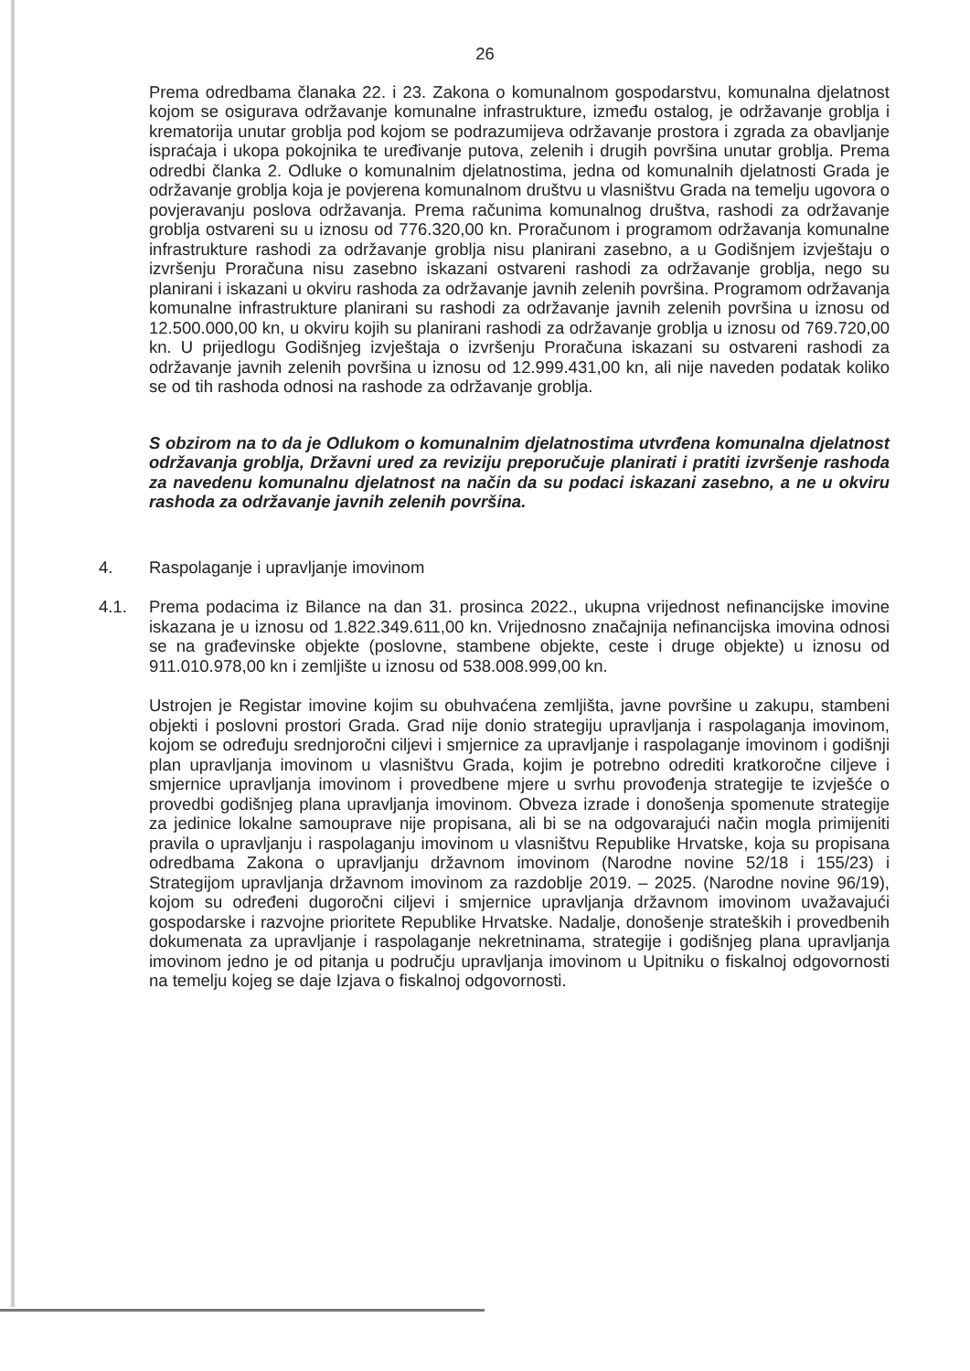26
Prema odredbama članaka 22. i 23. Zakona o komunalnom gospodarstvu, komunalna djelatnost kojom se osigurava održavanje komunalne infrastrukture, između ostalog, je održavanje groblja i krematorija unutar groblja pod kojom se podrazumijeva održavanje prostora i zgrada za obavljanje ispraćaja i ukopa pokojnika te uređivanje putova, zelenih i drugih površina unutar groblja. Prema odredbi članka 2. Odluke o komunalnim djelatnostima, jedna od komunalnih djelatnosti Grada je održavanje groblja koja je povjerena komunalnom društvu u vlasništvu Grada na temelju ugovora o povjeravanju poslova održavanja. Prema računima komunalnog društva, rashodi za održavanje groblja ostvareni su u iznosu od 776.320,00 kn. Proračunom i programom održavanja komunalne infrastrukture rashodi za održavanje groblja nisu planirani zasebno, a u Godišnjem izvještaju o izvršenju Proračuna nisu zasebno iskazani ostvareni rashodi za održavanje groblja, nego su planirani i iskazani u okviru rashoda za održavanje javnih zelenih površina. Programom održavanja komunalne infrastrukture planirani su rashodi za održavanje javnih zelenih površina u iznosu od 12.500.000,00 kn, u okviru kojih su planirani rashodi za održavanje groblja u iznosu od 769.720,00 kn. U prijedlogu Godišnjeg izvještaja o izvršenju Proračuna iskazani su ostvareni rashodi za održavanje javnih zelenih površina u iznosu od 12.999.431,00 kn, ali nije naveden podatak koliko se od tih rashoda odnosi na rashode za održavanje groblja.
S obzirom na to da je Odlukom o komunalnim djelatnostima utvrđena komunalna djelatnost održavanja groblja, Državni ured za reviziju preporučuje planirati i pratiti izvršenje rashoda za navedenu komunalnu djelatnost na način da su podaci iskazani zasebno, a ne u okviru rashoda za održavanje javnih zelenih površina.
4. Raspolaganje i upravljanje imovinom
4.1. Prema podacima iz Bilance na dan 31. prosinca 2022., ukupna vrijednost nefinancijske imovine iskazana je u iznosu od 1.822.349.611,00 kn. Vrijednosno značajnija nefinancijska imovina odnosi se na građevinske objekte (poslovne, stambene objekte, ceste i druge objekte) u iznosu od 911.010.978,00 kn i zemljište u iznosu od 538.008.999,00 kn.
Ustrojen je Registar imovine kojim su obuhvaćena zemljišta, javne površine u zakupu, stambeni objekti i poslovni prostori Grada. Grad nije donio strategiju upravljanja i raspolaganja imovinom, kojom se određuju srednjoročni ciljevi i smjernice za upravljanje i raspolaganje imovinom i godišnji plan upravljanja imovinom u vlasništvu Grada, kojim je potrebno odrediti kratkoročne ciljeve i smjernice upravljanja imovinom i provedbene mjere u svrhu provođenja strategije te izvješće o provedbi godišnjeg plana upravljanja imovinom. Obveza izrade i donošenja spomenute strategije za jedinice lokalne samouprave nije propisana, ali bi se na odgovarajući način mogla primijeniti pravila o upravljanju i raspolaganju imovinom u vlasništvu Republike Hrvatske, koja su propisana odredbama Zakona o upravljanju državnom imovinom (Narodne novine 52/18 i 155/23) i Strategijom upravljanja državnom imovinom za razdoblje 2019. – 2025. (Narodne novine 96/19), kojom su određeni dugoročni ciljevi i smjernice upravljanja državnom imovinom uvažavajući gospodarske i razvojne prioritete Republike Hrvatske. Nadalje, donošenje strateških i provedbenih dokumenata za upravljanje i raspolaganje nekretninama, strategije i godišnjeg plana upravljanja imovinom jedno je od pitanja u području upravljanja imovinom u Upitniku o fiskalnoj odgovornosti na temelju kojeg se daje Izjava o fiskalnoj odgovornosti.